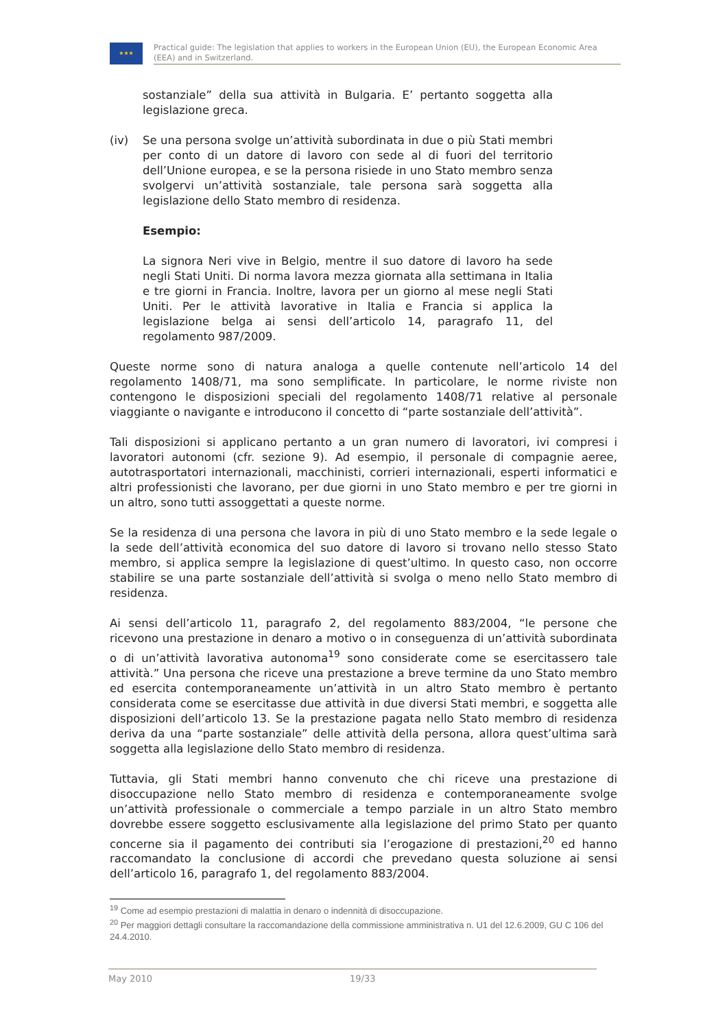★★★
Practical guide: The legislation that applies to workers in the European Union (EU), the European Economic Area (EEA) and in Switzerland.
sostanziale” della sua attività in Bulgaria. E’ pertanto soggetta alla legislazione greca.
(iv) Se una persona svolge un’attività subordinata in due o più Stati membri per conto di un datore di lavoro con sede al di fuori del territorio dell’Unione europea, e se la persona risiede in uno Stato membro senza svolgervi un’attività sostanziale, tale persona sarà soggetta alla legislazione dello Stato membro di residenza.
Esempio:
La signora Neri vive in Belgio, mentre il suo datore di lavoro ha sede negli Stati Uniti. Di norma lavora mezza giornata alla settimana in Italia e tre giorni in Francia. Inoltre, lavora per un giorno al mese negli Stati Uniti. Per le attività lavorative in Italia e Francia si applica la legislazione belga ai sensi dell’articolo 14, paragrafo 11, del regolamento 987/2009.
Queste norme sono di natura analoga a quelle contenute nell’articolo 14 del regolamento 1408/71, ma sono semplificate. In particolare, le norme riviste non contengono le disposizioni speciali del regolamento 1408/71 relative al personale viaggiante o navigante e introducono il concetto di “parte sostanziale dell’attività”.
Tali disposizioni si applicano pertanto a un gran numero di lavoratori, ivi compresi i lavoratori autonomi (cfr. sezione 9). Ad esempio, il personale di compagnie aeree, autotrasportatori internazionali, macchinisti, corrieri internazionali, esperti informatici e altri professionisti che lavorano, per due giorni in uno Stato membro e per tre giorni in un altro, sono tutti assoggettati a queste norme.
Se la residenza di una persona che lavora in più di uno Stato membro e la sede legale o la sede dell’attività economica del suo datore di lavoro si trovano nello stesso Stato membro, si applica sempre la legislazione di quest’ultimo. In questo caso, non occorre stabilire se una parte sostanziale dell’attività si svolga o meno nello Stato membro di residenza.
Ai sensi dell’articolo 11, paragrafo 2, del regolamento 883/2004, “le persone che ricevono una prestazione in denaro a motivo o in conseguenza di un’attività subordinata o di un’attività lavorativa autonoma<sup>19</sup> sono considerate come se esercitassero tale attività.” Una persona che riceve una prestazione a breve termine da uno Stato membro ed esercita contemporaneamente un’attività in un altro Stato membro è pertanto considerata come se esercitasse due attività in due diversi Stati membri, e soggetta alle disposizioni dell’articolo 13. Se la prestazione pagata nello Stato membro di residenza deriva da una “parte sostanziale” delle attività della persona, allora quest’ultima sarà soggetta alla legislazione dello Stato membro di residenza.
Tuttavia, gli Stati membri hanno convenuto che chi riceve una prestazione di disoccupazione nello Stato membro di residenza e contemporaneamente svolge un’attività professionale o commerciale a tempo parziale in un altro Stato membro dovrebbe essere soggetto esclusivamente alla legislazione del primo Stato per quanto concerne sia il pagamento dei contributi sia l’erogazione di prestazioni,<sup>20</sup> ed hanno raccomandato la conclusione di accordi che prevedano questa soluzione ai sensi dell’articolo 16, paragrafo 1, del regolamento 883/2004.
<sup>19</sup> Come ad esempio prestazioni di malattia in denaro o indennità di disoccupazione.
<sup>20</sup> Per maggiori dettagli consultare la raccomandazione della commissione amministrativa n. U1 del 12.6.2009, GU C 106 del 24.4.2010.
May 2010 19/33